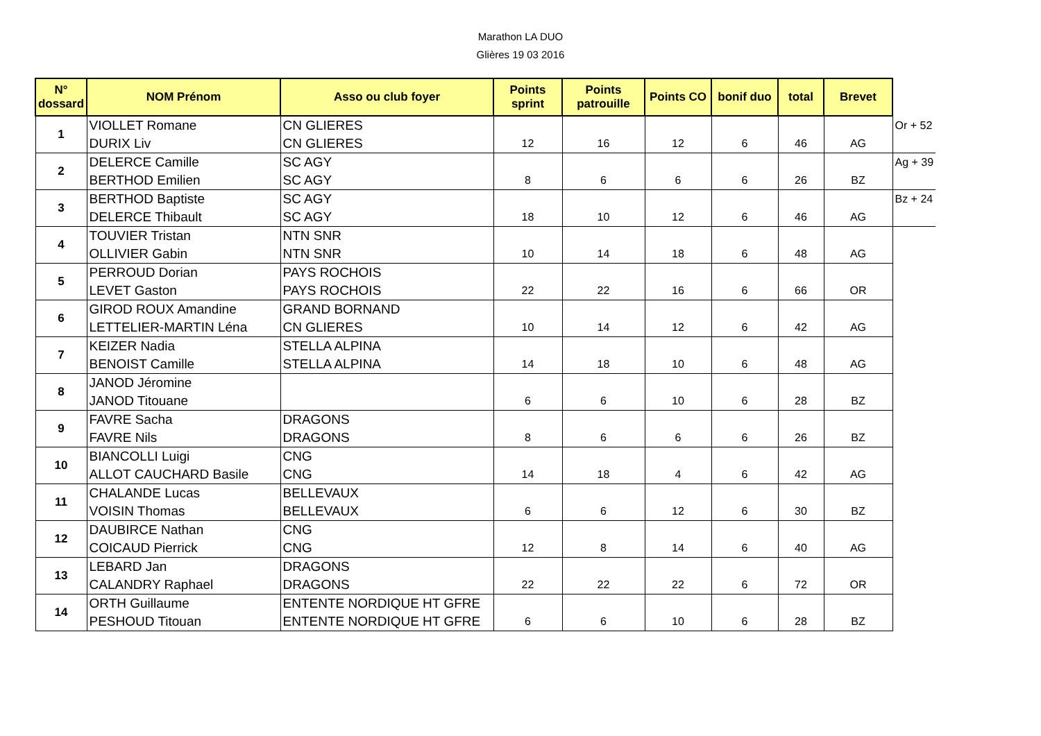Marathon LA DUO
Glières 19 03 2016
| N° dossard | NOM Prénom | Asso ou club foyer | Points sprint | Points patrouille | Points CO | bonif duo | total | Brevet | |
| 1 | VIOLLET Romane | CN GLIERES | | | | | | | Or + 52 |
| | DURIX Liv | CN GLIERES | 12 | 16 | 12 | 6 | 46 | AG | |
| 2 | DELERCE Camille | SC AGY | | | | | | | Ag + 39 |
| | BERTHOD Emilien | SC AGY | 8 | 6 | 6 | 6 | 26 | BZ | |
| 3 | BERTHOD Baptiste | SC AGY | | | | | | | Bz + 24 |
| | DELERCE Thibault | SC AGY | 18 | 10 | 12 | 6 | 46 | AG | |
| 4 | TOUVIER Tristan | NTN SNR | | | | | | | |
| | OLLIVIER Gabin | NTN SNR | 10 | 14 | 18 | 6 | 48 | AG | |
| 5 | PERROUD Dorian | PAYS ROCHOIS | | | | | | | |
| | LEVET Gaston | PAYS ROCHOIS | 22 | 22 | 16 | 6 | 66 | OR | |
| 6 | GIROD ROUX Amandine | GRAND BORNAND | | | | | | | |
| | LETTELIER-MARTIN Léna | CN GLIERES | 10 | 14 | 12 | 6 | 42 | AG | |
| 7 | KEIZER Nadia | STELLA ALPINA | | | | | | | |
| | BENOIST Camille | STELLA ALPINA | 14 | 18 | 10 | 6 | 48 | AG | |
| 8 | JANOD Jéromine | | | | | | | | |
| | JANOD Titouane | | 6 | 6 | 10 | 6 | 28 | BZ | |
| 9 | FAVRE Sacha | DRAGONS | | | | | | | |
| | FAVRE Nils | DRAGONS | 8 | 6 | 6 | 6 | 26 | BZ | |
| 10 | BIANCOLLI Luigi | CNG | | | | | | | |
| | ALLOT CAUCHARD Basile | CNG | 14 | 18 | 4 | 6 | 42 | AG | |
| 11 | CHALANDE Lucas | BELLEVAUX | | | | | | | |
| | VOISIN Thomas | BELLEVAUX | 6 | 6 | 12 | 6 | 30 | BZ | |
| 12 | DAUBIRCE Nathan | CNG | | | | | | | |
| | COICAUD Pierrick | CNG | 12 | 8 | 14 | 6 | 40 | AG | |
| 13 | LEBARD Jan | DRAGONS | | | | | | | |
| | CALANDRY Raphael | DRAGONS | 22 | 22 | 22 | 6 | 72 | OR | |
| 14 | ORTH Guillaume | ENTENTE NORDIQUE HT GFRE | | | | | | | |
| | PESHOUD Titouan | ENTENTE NORDIQUE HT GFRE | 6 | 6 | 10 | 6 | 28 | BZ | |